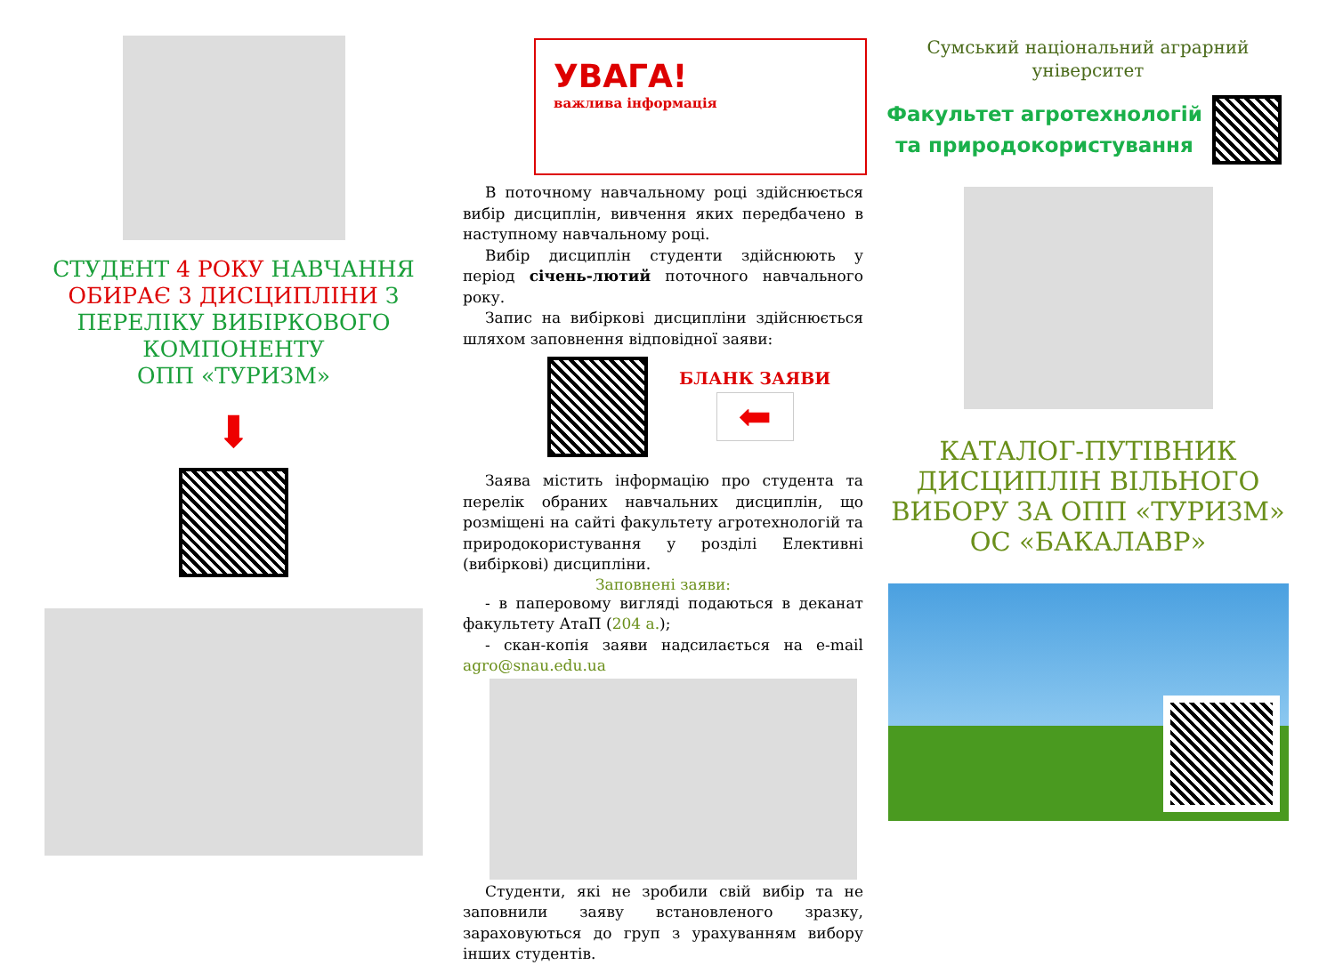СТУДЕНТ 4 РОКУ НАВЧАННЯ ОБИРАЄ 3 ДИСЦИПЛІНИ З ПЕРЕЛІКУ ВИБІРКОВОГО КОМПОНЕНТУ
ОПП «ТУРИЗМ»
⬇
УВАГА!
важлива інформація
В поточному навчальному році здійснюється вибір дисциплін, вивчення яких передбачено в наступному навчальному році.
Вибір дисциплін студенти здійснюють у період січень-лютий поточного навчального року.
Запис на вибіркові дисципліни здійснюється шляхом заповнення відповідної заяви:
БЛАНК ЗАЯВИ
⬅
Заява містить інформацію про студента та перелік обраних навчальних дисциплін, що розміщені на сайті факультету агротехнологій та природокористування у розділі Елективні (вибіркові) дисципліни.
Заповнені заяви:
- в паперовому вигляді подаються в деканат факультету АтаП (204 а.);
- скан-копія заяви надсилається на e-mail agro@snau.edu.ua
Студенти, які не зробили свій вибір та не заповнили заяву встановленого зразку, зараховуються до груп з урахуванням вибору інших студентів.
Сумський національний аграрний університет
Факультет агротехнологій та природокористування
КАТАЛОГ-ПУТІВНИК ДИСЦИПЛІН ВІЛЬНОГО ВИБОРУ ЗА ОПП «ТУРИЗМ» ОС «БАКАЛАВР»